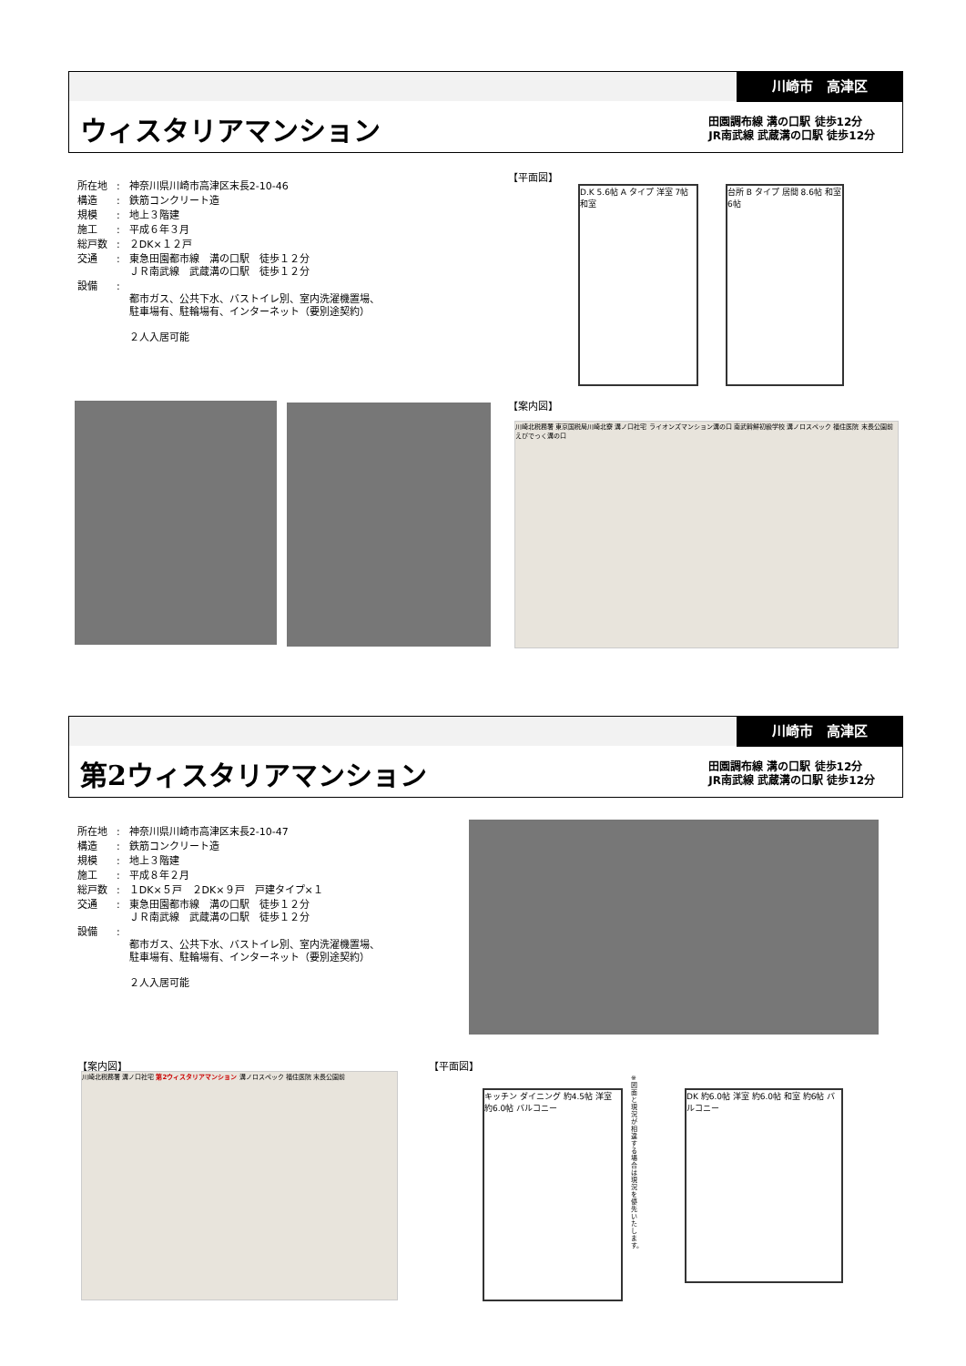川崎市　高津区
ウィスタリアマンション
田園調布線 溝の口駅 徒歩12分
JR南武線 武蔵溝の口駅 徒歩12分
| 所在地 | : | 神奈川県川崎市高津区末長2-10-46 |
| 構造 | : | 鉄筋コンクリート造 |
| 規模 | : | 地上３階建 |
| 施工 | : | 平成６年３月 |
| 総戸数 | : | ２DK×１２戸 |
| 交通 | : | 東急田園都市線 溝の口駅 徒歩１２分 ＪＲ南武線 武蔵溝の口駅 徒歩１２分 |
| 設備 | : | 都市ガス、公共下水、バストイレ別、室内洗濯機置場、 駐車場有、駐輪場有、インターネット（要別途契約） ２人入居可能 |
【平面図】
D.K 5.6帖 A タイプ 洋室 7帖 和室
台所 B タイプ 居間 8.6帖 和室 6帖
【案内図】
川崎北税務署 東京国税局川崎北寮 溝ノ口社宅 ライオンズマンション溝の口 南武斡鮮初級学校 溝ノロスペック 福住医院 末長公園前 えびでっく溝の口
川崎市　高津区
第2ウィスタリアマンション
田園調布線 溝の口駅 徒歩12分
JR南武線 武蔵溝の口駅 徒歩12分
| 所在地 | : | 神奈川県川崎市高津区末長2-10-47 |
| 構造 | : | 鉄筋コンクリート造 |
| 規模 | : | 地上３階建 |
| 施工 | : | 平成８年２月 |
| 総戸数 | : | １DK×５戸 ２DK×９戸 戸建タイプ×１ |
| 交通 | : | 東急田園都市線 溝の口駅 徒歩１２分 ＪＲ南武線 武蔵溝の口駅 徒歩１２分 |
| 設備 | : | 都市ガス、公共下水、バストイレ別、室内洗濯機置場、 駐車場有、駐輪場有、インターネット（要別途契約） ２人入居可能 |
【案内図】
川崎北税務署 溝ノ口社宅 第2ウィスタリアマンション 溝ノロスペック 福住医院 末長公園前
【平面図】
キッチン ダイニング 約4.5帖 洋室 約6.0帖 バルコニー
DK 約6.0帖 洋室 約6.0帖 和室 約6帖 バルコニー
※図面と現況が相違する場合は現況を優先いたします。